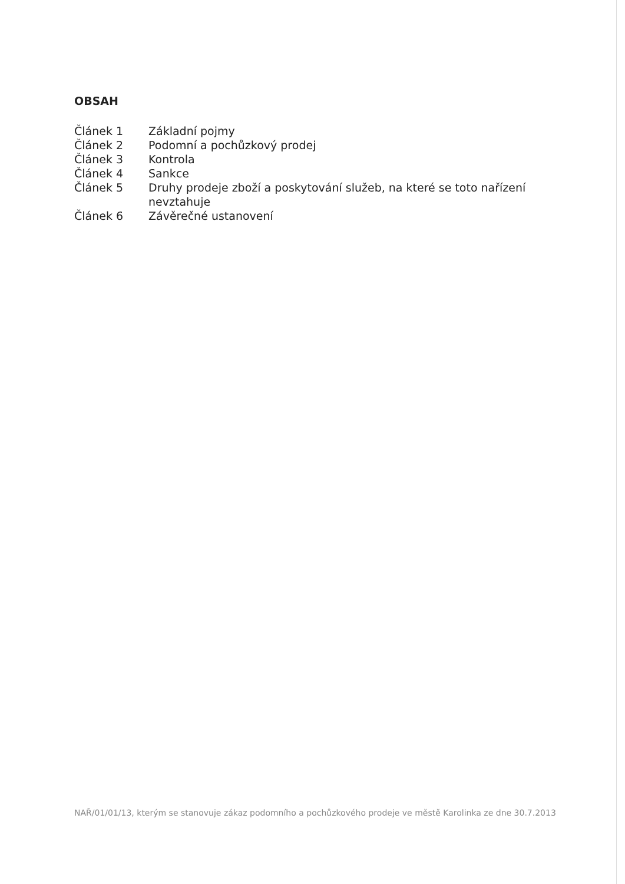OBSAH
| Článek 1 | Základní pojmy |
| Článek 2 | Podomní a pochůzkový prodej |
| Článek 3 | Kontrola |
| Článek 4 | Sankce |
| Článek 5 | Druhy prodeje zboží a poskytování služeb, na které se toto nařízení nevztahuje |
| Článek 6 | Závěrečné ustanovení |
NAŘ/01/01/13, kterým se stanovuje zákaz podomního a pochůzkového prodeje ve městě Karolinka ze dne 30.7.2013